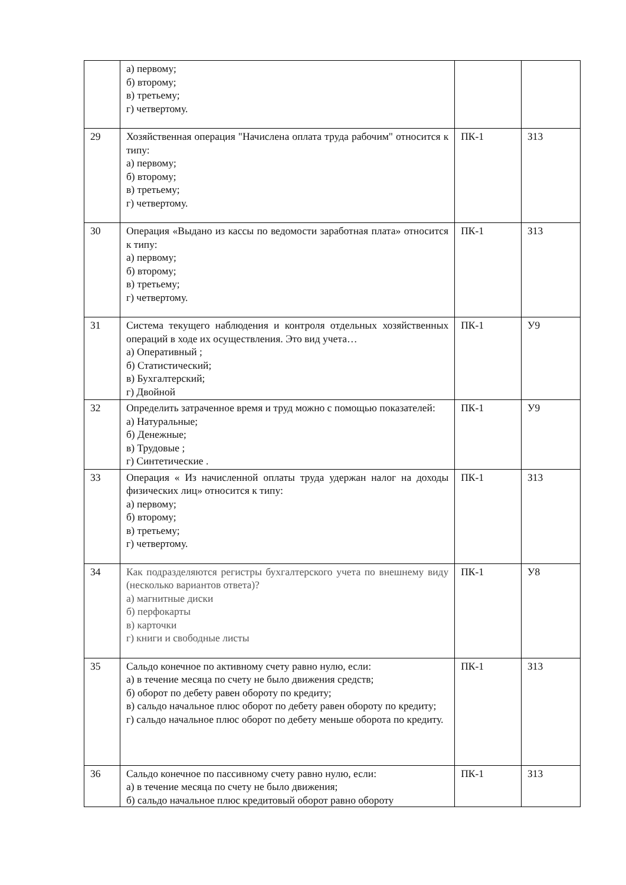| | а) первому; б) второму; в) третьему; г) четвертому. | | |
| 29 | Хозяйственная операция "Начислена оплата труда рабочим" относится к типу: а) первому; б) второму; в) третьему; г) четвертому. | ПК-1 | З13 |
| 30 | Операция «Выдано из кассы по ведомости заработная плата» относится к типу: а) первому; б) второму; в) третьему; г) четвертому. | ПК-1 | З13 |
| 31 | Система текущего наблюдения и контроля отдельных хозяйственных операций в ходе их осуществления. Это вид учета… а) Оперативный ; б) Статистический; в) Бухгалтерский; г) Двойной | ПК-1 | У9 |
| 32 | Определить затраченное время и труд можно с помощью показателей: а) Натуральные; б) Денежные; в) Трудовые ; г) Синтетические . | ПК-1 | У9 |
| 33 | Операция « Из начисленной оплаты труда удержан налог на доходы физических лиц» относится к типу: а) первому; б) второму; в) третьему; г) четвертому. | ПК-1 | З13 |
| 34 | Как подразделяются регистры бухгалтерского учета по внешнему виду (несколько вариантов ответа)? а) магнитные диски б) перфокарты в) карточки г) книги и свободные листы | ПК-1 | У8 |
| 35 | Сальдо конечное по активному счету равно нулю, если: а) в течение месяца по счету не было движения средств; б) оборот по дебету равен обороту по кредиту; в) сальдо начальное плюс оборот по дебету равен обороту по кредиту; г) сальдо начальное плюс оборот по дебету меньше оборота по кредиту. | ПК-1 | З13 |
| 36 | Сальдо конечное по пассивному счету равно нулю, если: а) в течение месяца по счету не было движения; б) сальдо начальное плюс кредитовый оборот равно обороту | ПК-1 | З13 |